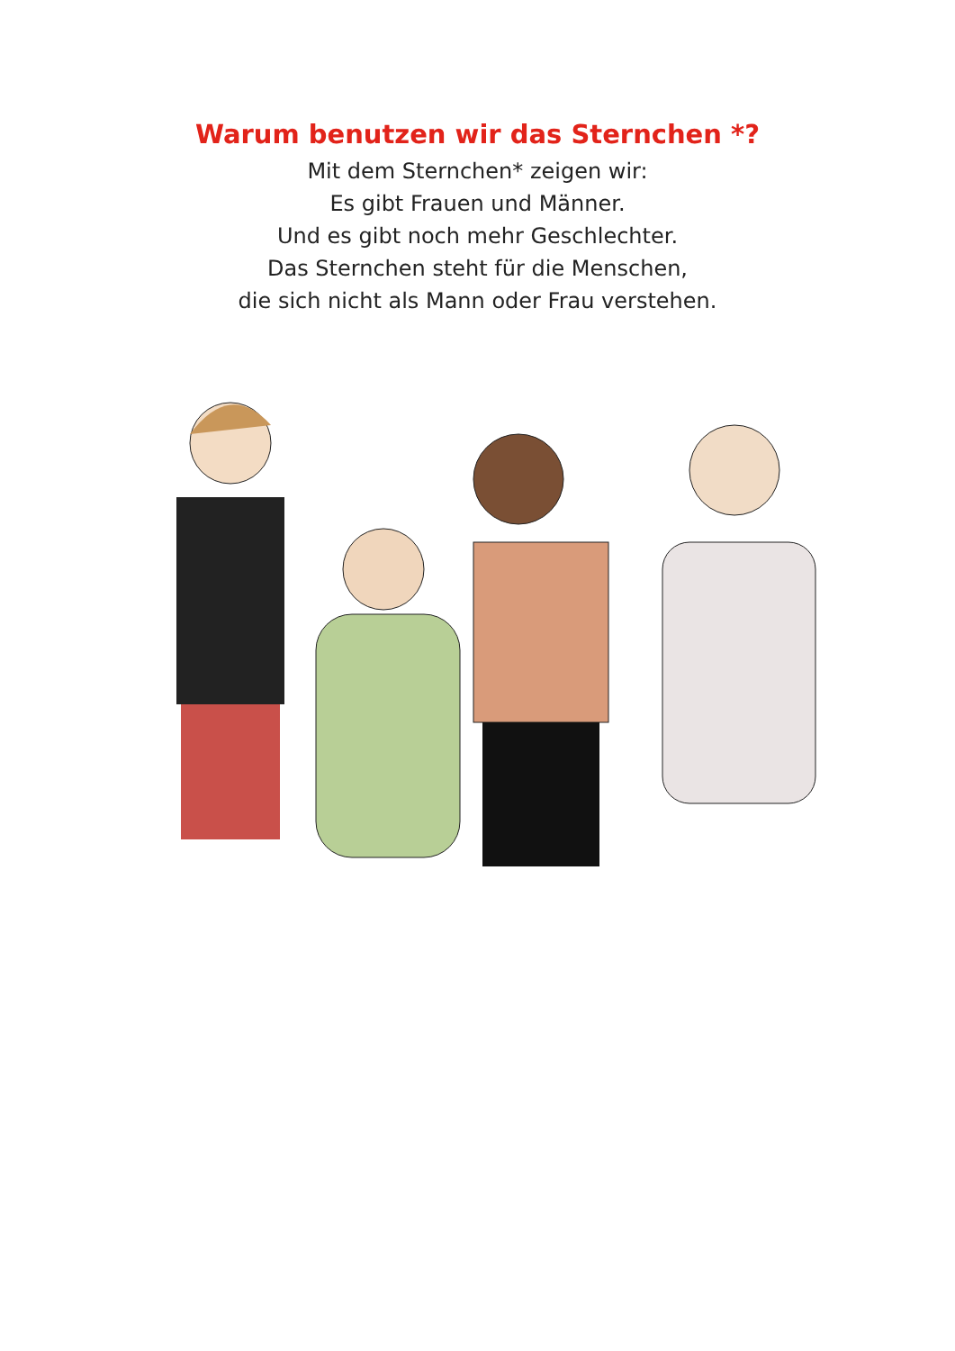Warum benutzen wir das Sternchen *?
Mit dem Sternchen* zeigen wir:
Es gibt Frauen und Männer.
Und es gibt noch mehr Geschlechter.
Das Sternchen steht für die Menschen,
die sich nicht als Mann oder Frau verstehen.